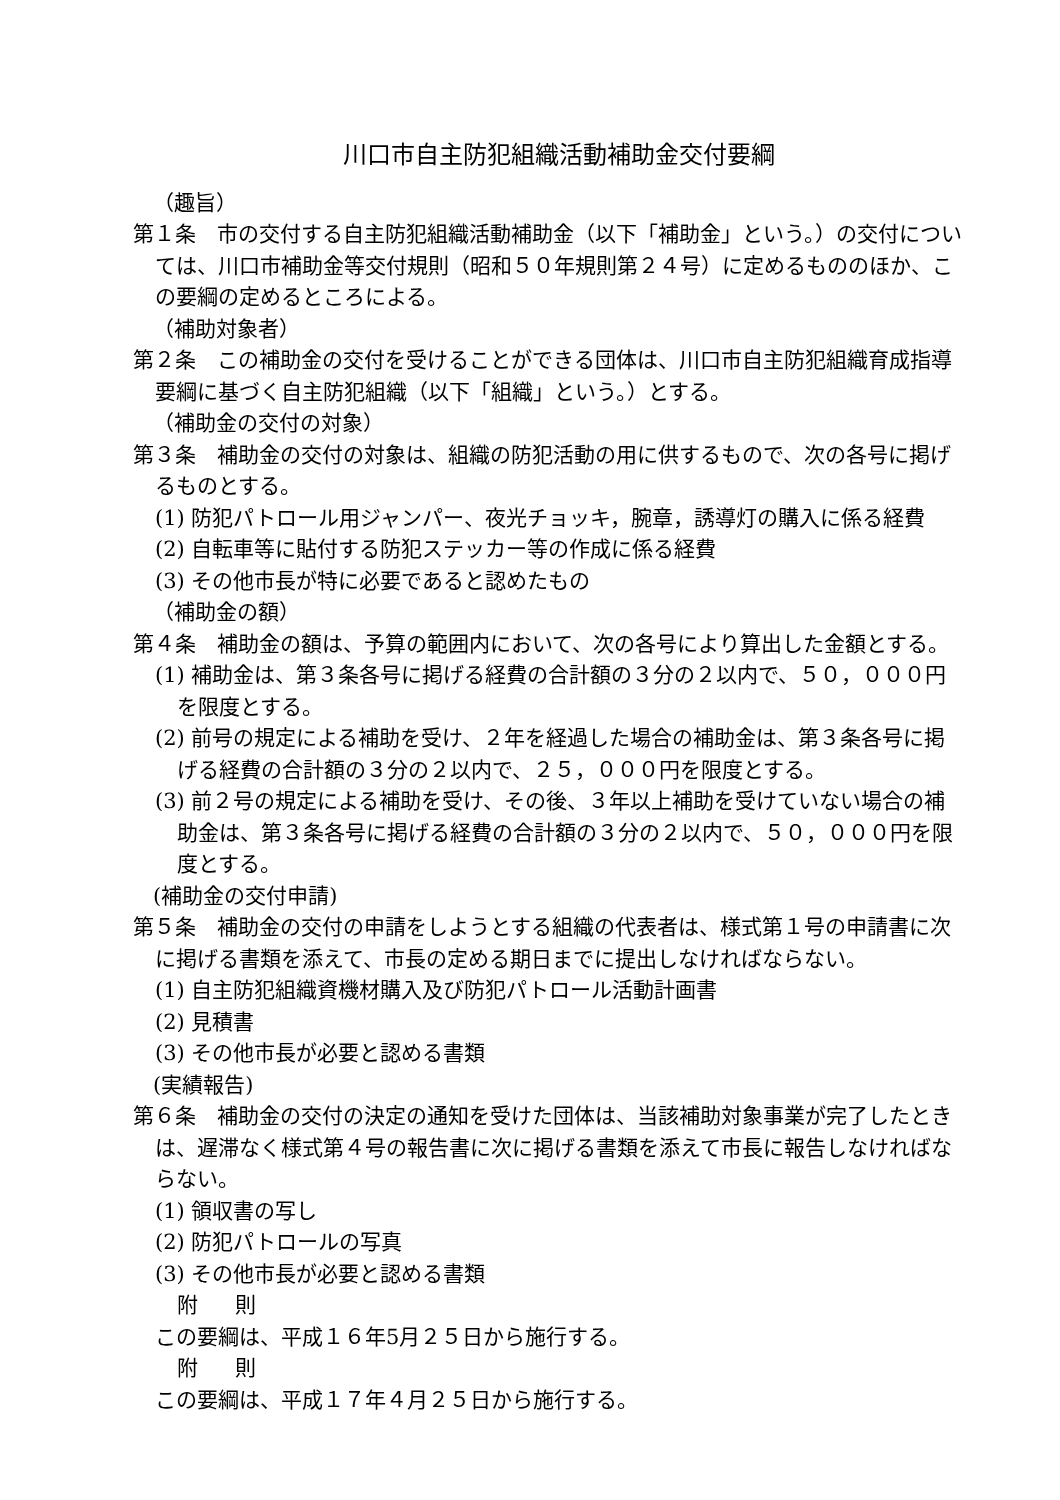川口市自主防犯組織活動補助金交付要綱
（趣旨）
第１条　市の交付する自主防犯組織活動補助金（以下「補助金」という。）の交付については、川口市補助金等交付規則（昭和５０年規則第２４号）に定めるもののほか、この要綱の定めるところによる。
（補助対象者）
第２条　この補助金の交付を受けることができる団体は、川口市自主防犯組織育成指導要綱に基づく自主防犯組織（以下「組織」という。）とする。
（補助金の交付の対象）
第３条　補助金の交付の対象は、組織の防犯活動の用に供するもので、次の各号に掲げるものとする。
(1) 防犯パトロール用ジャンパー、夜光チョッキ，腕章，誘導灯の購入に係る経費
(2) 自転車等に貼付する防犯ステッカー等の作成に係る経費
(3) その他市長が特に必要であると認めたもの
（補助金の額）
第４条　補助金の額は、予算の範囲内において、次の各号により算出した金額とする。
(1) 補助金は、第３条各号に掲げる経費の合計額の３分の２以内で、５０，０００円を限度とする。
(2) 前号の規定による補助を受け、２年を経過した場合の補助金は、第３条各号に掲げる経費の合計額の３分の２以内で、２５，０００円を限度とする。
(3) 前２号の規定による補助を受け、その後、３年以上補助を受けていない場合の補助金は、第３条各号に掲げる経費の合計額の３分の２以内で、５０，０００円を限度とする。
(補助金の交付申請)
第５条　補助金の交付の申請をしようとする組織の代表者は、様式第１号の申請書に次に掲げる書類を添えて、市長の定める期日までに提出しなければならない。
(1) 自主防犯組織資機材購入及び防犯パトロール活動計画書
(2) 見積書
(3) その他市長が必要と認める書類
(実績報告)
第６条　補助金の交付の決定の通知を受けた団体は、当該補助対象事業が完了したときは、遅滞なく様式第４号の報告書に次に掲げる書類を添えて市長に報告しなければならない。
(1) 領収書の写し
(2) 防犯パトロールの写真
(3) その他市長が必要と認める書類
附　則
この要綱は、平成１６年5月２５日から施行する。
附　則
この要綱は、平成１７年４月２５日から施行する。